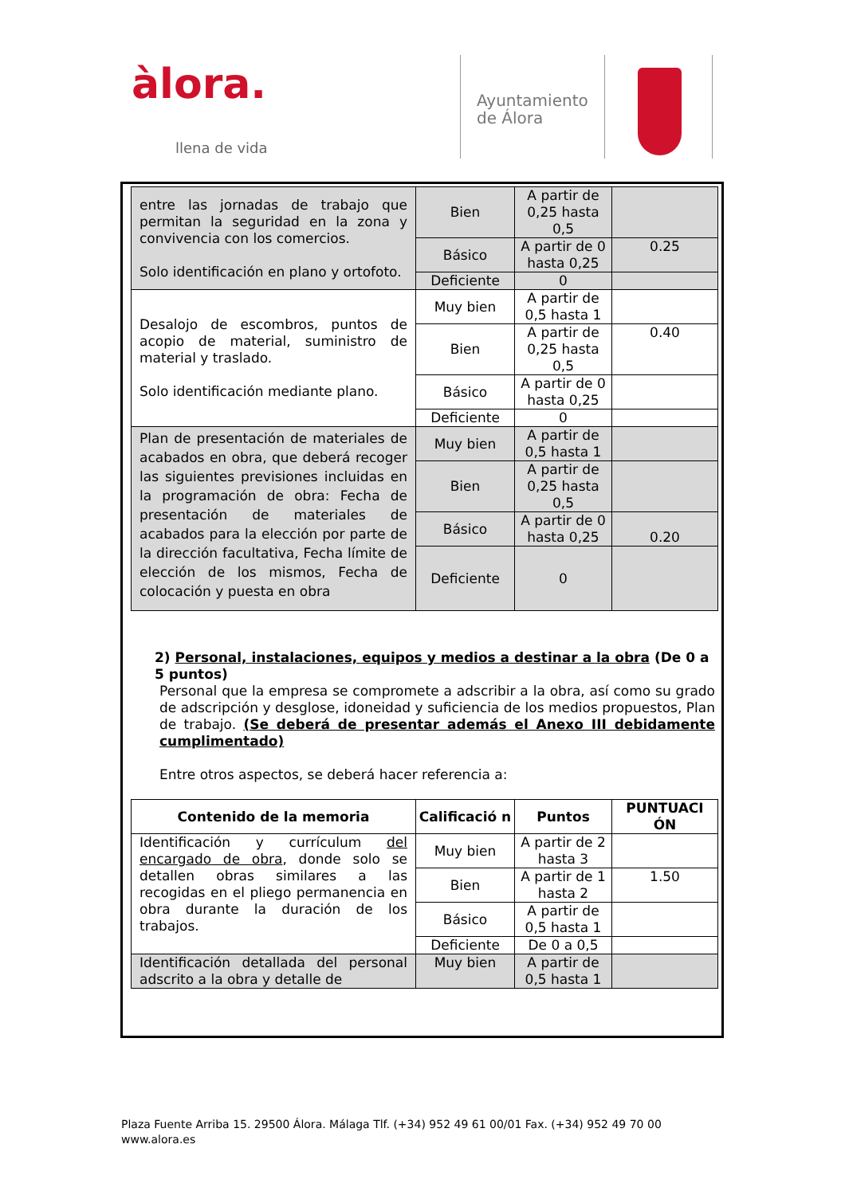àlora.
llena de vida
Ayuntamiento
de Álora
| entre las jornadas de trabajo que permitan la seguridad en la zona y convivencia con los comercios. Solo identificación en plano y ortofoto. | Bien | A partir de 0,25 hasta 0,5 | |
| | Básico | A partir de 0 hasta 0,25 | 0.25 |
| | Deficiente | 0 | |
| Desalojo de escombros, puntos de acopio de material, suministro de material y traslado. Solo identificación mediante plano. | Muy bien | A partir de 0,5 hasta 1 | |
| | Bien | A partir de 0,25 hasta 0,5 | 0.40 |
| | Básico | A partir de 0 hasta 0,25 | |
| | Deficiente | 0 | |
| Plan de presentación de materiales de acabados en obra, que deberá recoger las siguientes previsiones incluidas en la programación de obra: Fecha de presentación de materiales de acabados para la elección por parte de la dirección facultativa, Fecha límite de elección de los mismos, Fecha de colocación y puesta en obra | Muy bien | A partir de 0,5 hasta 1 | |
| | Bien | A partir de 0,25 hasta 0,5 | |
| | Básico | A partir de 0 hasta 0,25 | 0.20 |
| | Deficiente | 0 | |
2) Personal, instalaciones, equipos y medios a destinar a la obra (De 0 a 5 puntos)
Personal que la empresa se compromete a adscribir a la obra, así como su grado de adscripción y desglose, idoneidad y suficiencia de los medios propuestos, Plan de trabajo. (Se deberá de presentar además el Anexo III debidamente cumplimentado)
Entre otros aspectos, se deberá hacer referencia a:
| Contenido de la memoria | Calificació n | Puntos | PUNTUACI ÓN |
| --- | --- | --- | --- |
| Identificación y currículum del encargado de obra , donde solo se detallen obras similares a las recogidas en el pliego permanencia en obra durante la duración de los trabajos. | Muy bien | A partir de 2 hasta 3 | |
| | Bien | A partir de 1 hasta 2 | 1.50 |
| | Básico | A partir de 0,5 hasta 1 | |
| | Deficiente | De 0 a 0,5 | |
| Identificación detallada del personal adscrito a la obra y detalle de | Muy bien | A partir de 0,5 hasta 1 | |
Plaza Fuente Arriba 15. 29500 Álora. Málaga Tlf. (+34) 952 49 61 00/01 Fax. (+34) 952 49 70 00
www.alora.es